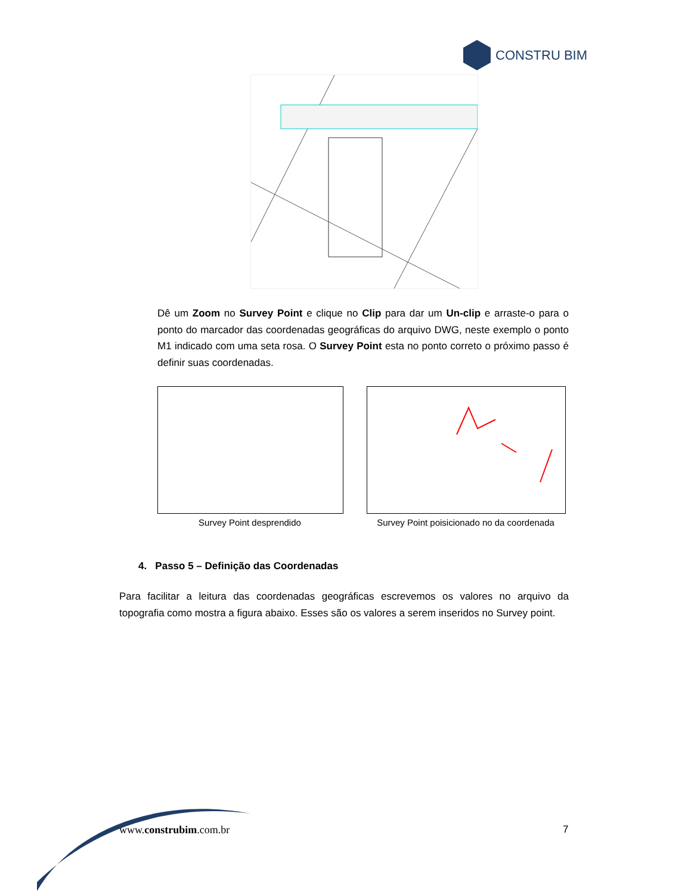CONSTRU BIM
Dê um Zoom no Survey Point e clique no Clip para dar um Un-clip e arraste-o para o ponto do marcador das coordenadas geográficas do arquivo DWG, neste exemplo o ponto M1 indicado com uma seta rosa. O Survey Point esta no ponto correto o próximo passo é definir suas coordenadas.
Survey Point desprendido
Survey Point poisicionado no da coordenada
4. Passo 5 – Definição das Coordenadas
Para facilitar a leitura das coordenadas geográficas escrevemos os valores no arquivo da topografia como mostra a figura abaixo. Esses são os valores a serem inseridos no Survey point.
www.construbim.com.br 7